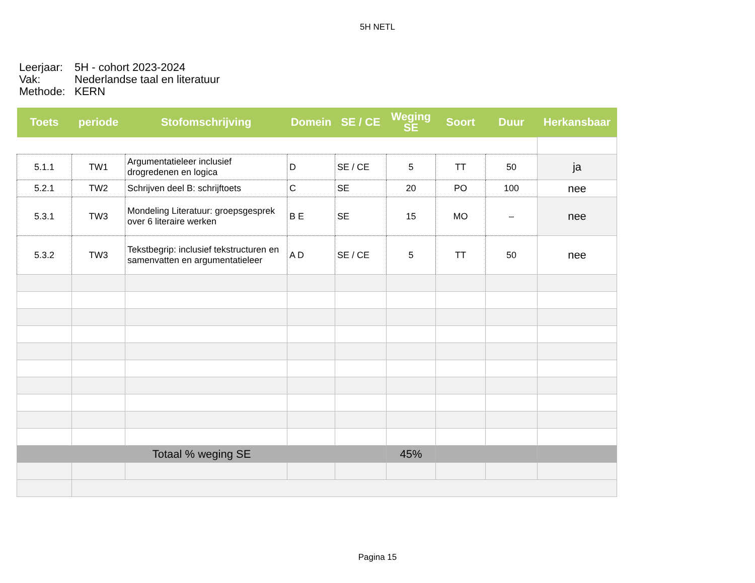5H NETL
Leerjaar: 5H - cohort 2023-2024
Vak: Nederlandse taal en literatuur
Methode: KERN
| Toets | periode | Stofomschrijving | Domein | SE / CE | Weging SE | Soort | Duur | Herkansbaar |
| --- | --- | --- | --- | --- | --- | --- | --- | --- |
| 5.1.1 | TW1 | Argumentatieleer inclusief drogredenen en logica | D | SE / CE | 5 | TT | 50 | ja |
| 5.2.1 | TW2 | Schrijven deel B: schrijftoets | C | SE | 20 | PO | 100 | nee |
| 5.3.1 | TW3 | Mondeling Literatuur: groepsgesprek over 6 literaire werken | B E | SE | 15 | MO | – | nee |
| 5.3.2 | TW3 | Tekstbegrip: inclusief tekstructuren en samenvatten en argumentatieleer | A D | SE / CE | 5 | TT | 50 | nee |
| Totaal % weging SE | | | | | 45% | | | |
Pagina 15